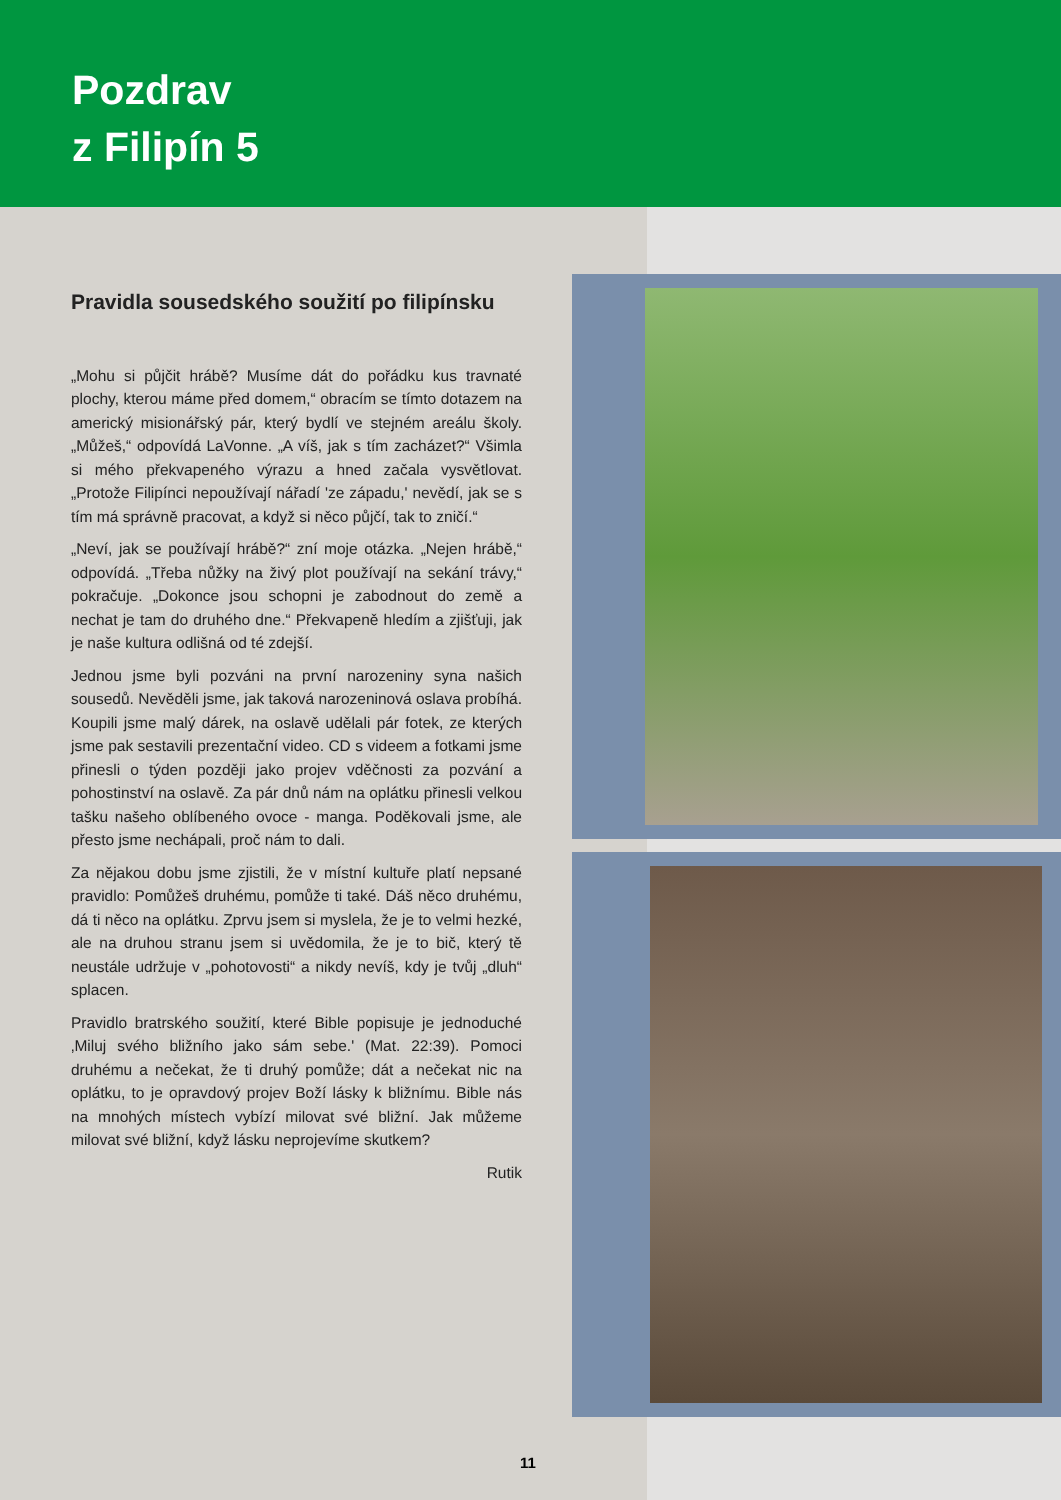Pozdrav
z Filipín 5
Pravidla sousedského soužití po filipínsku
„Mohu si půjčit hrábě? Musíme dát do pořádku kus travnaté plochy, kterou máme před domem,“ obracím se tímto dotazem na americký misionářský pár, který bydlí ve stejném areálu školy. „Můžeš,“ odpovídá LaVonne. „A víš, jak s tím zacházet?“ Všimla si mého překvapeného výrazu a hned začala vysvětlovat. „Protože Filipínci nepoužívají nářadí 'ze západu,' nevědí, jak se s tím má správně pracovat, a když si něco půjčí, tak to zničí.“
„Neví, jak se používají hrábě?“ zní moje otázka. „Nejen hrábě,“ odpovídá. „Třeba nůžky na živý plot používají na sekání trávy,“ pokračuje. „Dokonce jsou schopni je zabodnout do země a nechat je tam do druhého dne.“ Překvapeně hledím a zjišťuji, jak je naše kultura odlišná od té zdejší.
Jednou jsme byli pozváni na první narozeniny syna našich sousedů. Nevěděli jsme, jak taková narozeninová oslava probíhá. Koupili jsme malý dárek, na oslavě udělali pár fotek, ze kterých jsme pak sestavili prezentační video. CD s videem a fotkami jsme přinesli o týden později jako projev vděčnosti za pozvání a pohostinství na oslavě. Za pár dnů nám na oplátku přinesli velkou tašku našeho oblíbeného ovoce - manga. Poděkovali jsme, ale přesto jsme nechápali, proč nám to dali.
Za nějakou dobu jsme zjistili, že v místní kultuře platí nepsané pravidlo: Pomůžeš druhému, pomůže ti také. Dáš něco druhému, dá ti něco na oplátku. Zprvu jsem si myslela, že je to velmi hezké, ale na druhou stranu jsem si uvědomila, že je to bič, který tě neustále udržuje v „pohotovosti“ a nikdy nevíš, kdy je tvůj „dluh“ splacen.
Pravidlo bratrského soužití, které Bible popisuje je jednoduché ‚Miluj svého bližního jako sám sebe.' (Mat. 22:39). Pomoci druhému a nečekat, že ti druhý pomůže; dát a nečekat nic na oplátku, to je opravdový projev Boží lásky k bližnímu. Bible nás na mnohých místech vybízí milovat své bližní. Jak můžeme milovat své bližní, když lásku neprojevíme skutkem?
Rutik
11